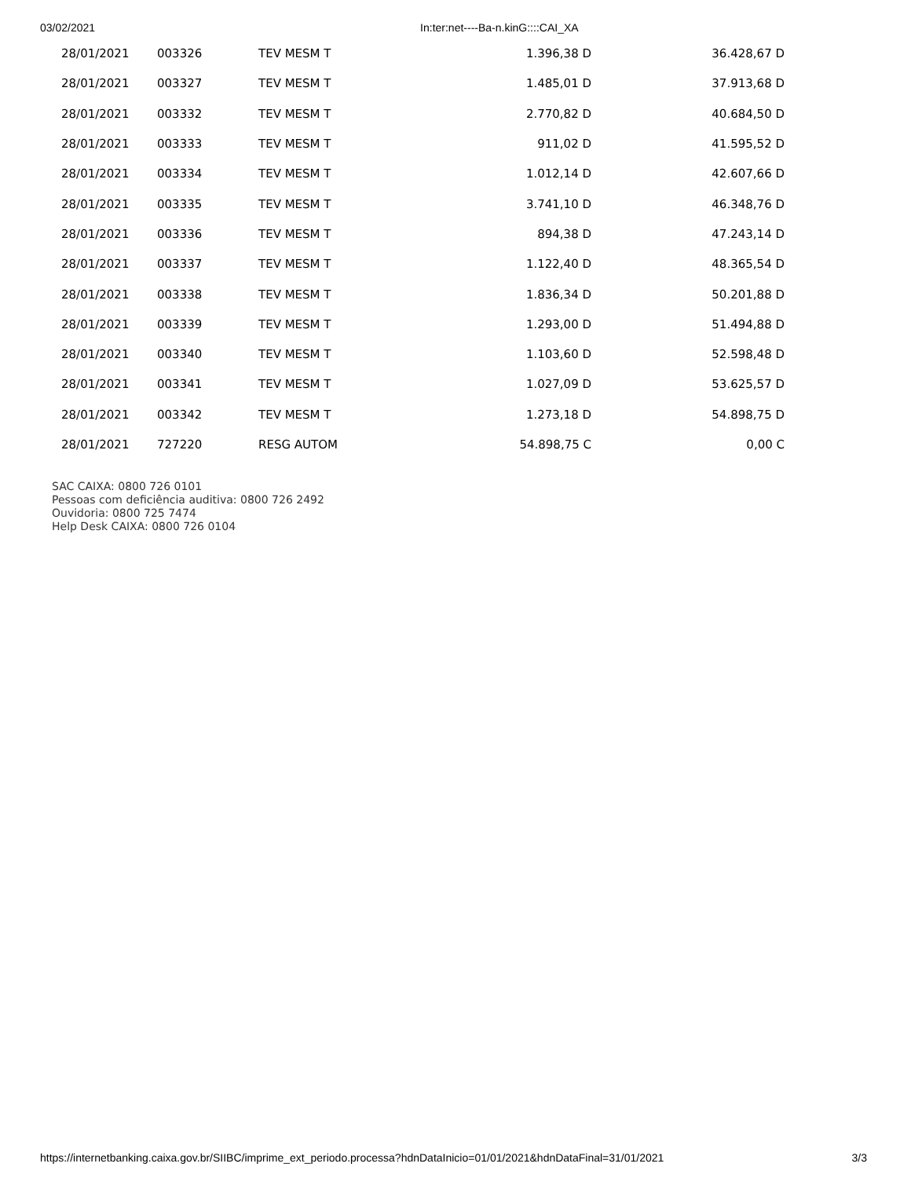03/02/2021 In:ter:net----Ba-n.kinG::::CAI_XA
| 28/01/2021 | 003326 | TEV MESM T | 1.396,38 D | 36.428,67 D |
| 28/01/2021 | 003327 | TEV MESM T | 1.485,01 D | 37.913,68 D |
| 28/01/2021 | 003332 | TEV MESM T | 2.770,82 D | 40.684,50 D |
| 28/01/2021 | 003333 | TEV MESM T | 911,02 D | 41.595,52 D |
| 28/01/2021 | 003334 | TEV MESM T | 1.012,14 D | 42.607,66 D |
| 28/01/2021 | 003335 | TEV MESM T | 3.741,10 D | 46.348,76 D |
| 28/01/2021 | 003336 | TEV MESM T | 894,38 D | 47.243,14 D |
| 28/01/2021 | 003337 | TEV MESM T | 1.122,40 D | 48.365,54 D |
| 28/01/2021 | 003338 | TEV MESM T | 1.836,34 D | 50.201,88 D |
| 28/01/2021 | 003339 | TEV MESM T | 1.293,00 D | 51.494,88 D |
| 28/01/2021 | 003340 | TEV MESM T | 1.103,60 D | 52.598,48 D |
| 28/01/2021 | 003341 | TEV MESM T | 1.027,09 D | 53.625,57 D |
| 28/01/2021 | 003342 | TEV MESM T | 1.273,18 D | 54.898,75 D |
| 28/01/2021 | 727220 | RESG AUTOM | 54.898,75 C | 0,00 C |
SAC CAIXA: 0800 726 0101
Pessoas com deficiência auditiva: 0800 726 2492
Ouvidoria: 0800 725 7474
Help Desk CAIXA: 0800 726 0104
https://internetbanking.caixa.gov.br/SIIBC/imprime_ext_periodo.processa?hdnDataInicio=01/01/2021&hdnDataFinal=31/01/2021 3/3